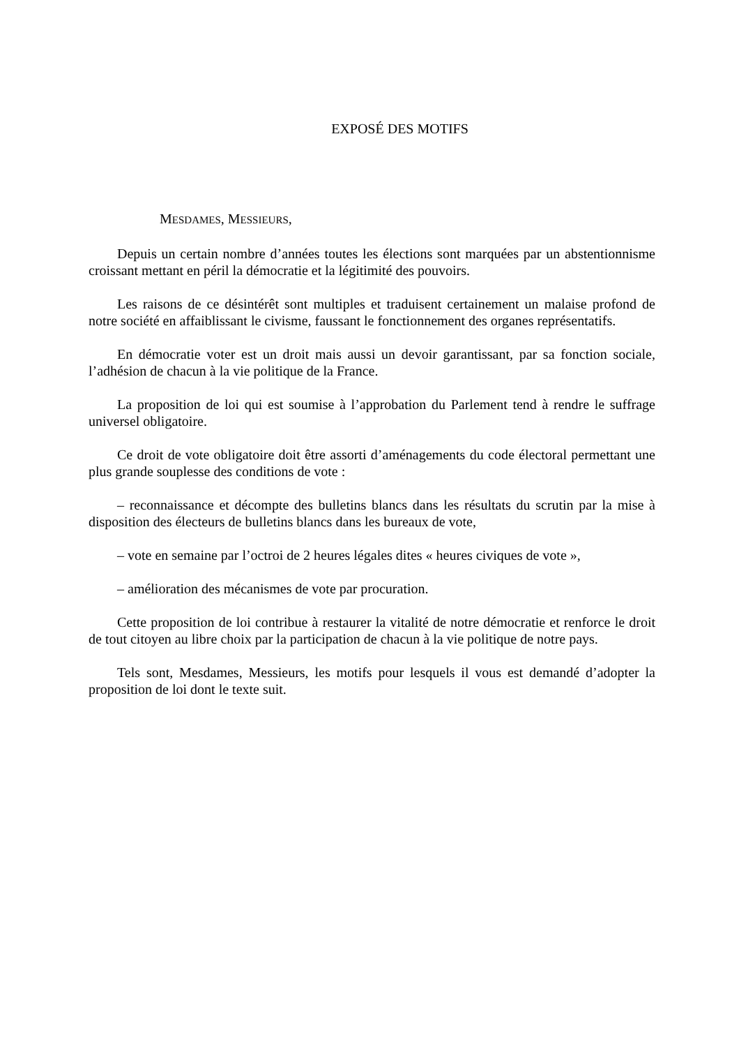EXPOSÉ DES MOTIFS
MESDAMES, MESSIEURS,
Depuis un certain nombre d’années toutes les élections sont marquées par un abstentionnisme croissant mettant en péril la démocratie et la légitimité des pouvoirs.
Les raisons de ce désintérêt sont multiples et traduisent certainement un malaise profond de notre société en affaiblissant le civisme, faussant le fonctionnement des organes représentatifs.
En démocratie voter est un droit mais aussi un devoir garantissant, par sa fonction sociale, l’adhésion de chacun à la vie politique de la France.
La proposition de loi qui est soumise à l’approbation du Parlement tend à rendre le suffrage universel obligatoire.
Ce droit de vote obligatoire doit être assorti d’aménagements du code électoral permettant une plus grande souplesse des conditions de vote :
– reconnaissance et décompte des bulletins blancs dans les résultats du scrutin par la mise à disposition des électeurs de bulletins blancs dans les bureaux de vote,
– vote en semaine par l’octroi de 2 heures légales dites « heures civiques de vote »,
– amélioration des mécanismes de vote par procuration.
Cette proposition de loi contribue à restaurer la vitalité de notre démocratie et renforce le droit de tout citoyen au libre choix par la participation de chacun à la vie politique de notre pays.
Tels sont, Mesdames, Messieurs, les motifs pour lesquels il vous est demandé d’adopter la proposition de loi dont le texte suit.